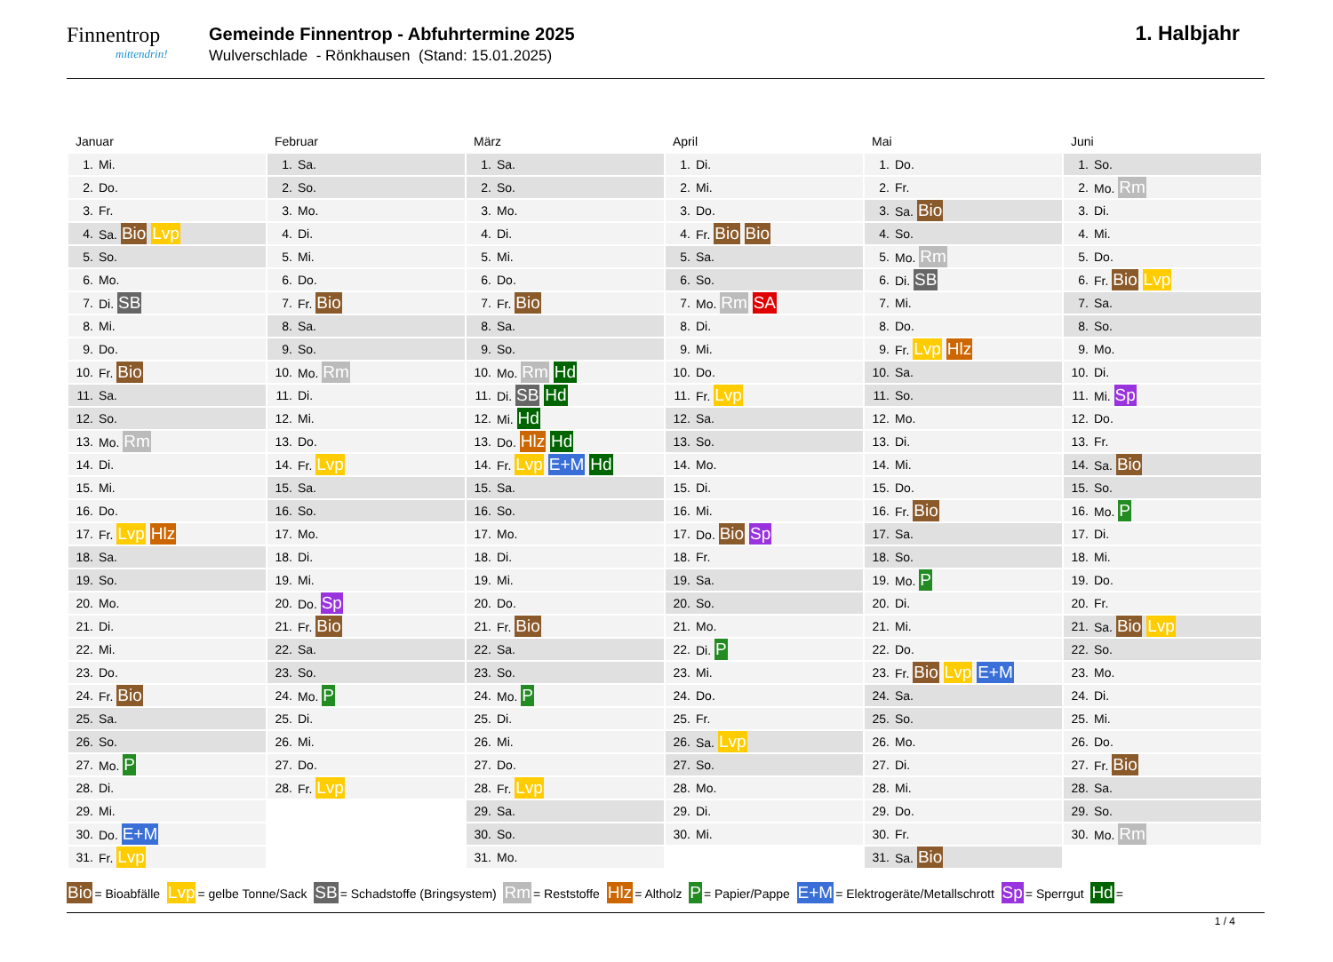Finnentrop
mittendrin!
Gemeinde Finnentrop - Abfuhrtermine 2025
Wulverschlade - Rönkhausen (Stand: 15.01.2025)
1. Halbjahr
Januar
| 1. | Mi. |
| 2. | Do. |
| 3. | Fr. |
| 4. | Sa. Bio Lvp |
| 5. | So. |
| 6. | Mo. |
| 7. | Di. SB |
| 8. | Mi. |
| 9. | Do. |
| 10. | Fr. Bio |
| 11. | Sa. |
| 12. | So. |
| 13. | Mo. Rm |
| 14. | Di. |
| 15. | Mi. |
| 16. | Do. |
| 17. | Fr. Lvp Hlz |
| 18. | Sa. |
| 19. | So. |
| 20. | Mo. |
| 21. | Di. |
| 22. | Mi. |
| 23. | Do. |
| 24. | Fr. Bio |
| 25. | Sa. |
| 26. | So. |
| 27. | Mo. P |
| 28. | Di. |
| 29. | Mi. |
| 30. | Do. E+M |
| 31. | Fr. Lvp |
Februar
| 1. | Sa. |
| 2. | So. |
| 3. | Mo. |
| 4. | Di. |
| 5. | Mi. |
| 6. | Do. |
| 7. | Fr. Bio |
| 8. | Sa. |
| 9. | So. |
| 10. | Mo. Rm |
| 11. | Di. |
| 12. | Mi. |
| 13. | Do. |
| 14. | Fr. Lvp |
| 15. | Sa. |
| 16. | So. |
| 17. | Mo. |
| 18. | Di. |
| 19. | Mi. |
| 20. | Do. Sp |
| 21. | Fr. Bio |
| 22. | Sa. |
| 23. | So. |
| 24. | Mo. P |
| 25. | Di. |
| 26. | Mi. |
| 27. | Do. |
| 28. | Fr. Lvp |
März
| 1. | Sa. |
| 2. | So. |
| 3. | Mo. |
| 4. | Di. |
| 5. | Mi. |
| 6. | Do. |
| 7. | Fr. Bio |
| 8. | Sa. |
| 9. | So. |
| 10. | Mo. Rm Hd |
| 11. | Di. SB Hd |
| 12. | Mi. Hd |
| 13. | Do. Hlz Hd |
| 14. | Fr. Lvp E+M Hd |
| 15. | Sa. |
| 16. | So. |
| 17. | Mo. |
| 18. | Di. |
| 19. | Mi. |
| 20. | Do. |
| 21. | Fr. Bio |
| 22. | Sa. |
| 23. | So. |
| 24. | Mo. P |
| 25. | Di. |
| 26. | Mi. |
| 27. | Do. |
| 28. | Fr. Lvp |
| 29. | Sa. |
| 30. | So. |
| 31. | Mo. |
April
| 1. | Di. |
| 2. | Mi. |
| 3. | Do. |
| 4. | Fr. Bio Bio |
| 5. | Sa. |
| 6. | So. |
| 7. | Mo. Rm SA |
| 8. | Di. |
| 9. | Mi. |
| 10. | Do. |
| 11. | Fr. Lvp |
| 12. | Sa. |
| 13. | So. |
| 14. | Mo. |
| 15. | Di. |
| 16. | Mi. |
| 17. | Do. Bio Sp |
| 18. | Fr. |
| 19. | Sa. |
| 20. | So. |
| 21. | Mo. |
| 22. | Di. P |
| 23. | Mi. |
| 24. | Do. |
| 25. | Fr. |
| 26. | Sa. Lvp |
| 27. | So. |
| 28. | Mo. |
| 29. | Di. |
| 30. | Mi. |
Mai
| 1. | Do. |
| 2. | Fr. |
| 3. | Sa. Bio |
| 4. | So. |
| 5. | Mo. Rm |
| 6. | Di. SB |
| 7. | Mi. |
| 8. | Do. |
| 9. | Fr. Lvp Hlz |
| 10. | Sa. |
| 11. | So. |
| 12. | Mo. |
| 13. | Di. |
| 14. | Mi. |
| 15. | Do. |
| 16. | Fr. Bio |
| 17. | Sa. |
| 18. | So. |
| 19. | Mo. P |
| 20. | Di. |
| 21. | Mi. |
| 22. | Do. |
| 23. | Fr. Bio Lvp E+M |
| 24. | Sa. |
| 25. | So. |
| 26. | Mo. |
| 27. | Di. |
| 28. | Mi. |
| 29. | Do. |
| 30. | Fr. |
| 31. | Sa. Bio |
Juni
| 1. | So. |
| 2. | Mo. Rm |
| 3. | Di. |
| 4. | Mi. |
| 5. | Do. |
| 6. | Fr. Bio Lvp |
| 7. | Sa. |
| 8. | So. |
| 9. | Mo. |
| 10. | Di. |
| 11. | Mi. Sp |
| 12. | Do. |
| 13. | Fr. |
| 14. | Sa. Bio |
| 15. | So. |
| 16. | Mo. P |
| 17. | Di. |
| 18. | Mi. |
| 19. | Do. |
| 20. | Fr. |
| 21. | Sa. Bio Lvp |
| 22. | So. |
| 23. | Mo. |
| 24. | Di. |
| 25. | Mi. |
| 26. | Do. |
| 27. | Fr. Bio |
| 28. | Sa. |
| 29. | So. |
| 30. | Mo. Rm |
Bio = Bioabfälle Lvp = gelbe Tonne/Sack SB = Schadstoffe (Bringsystem) Rm = Reststoffe Hlz = Altholz P = Papier/Pappe E+M = Elektrogeräte/Metallschrott Sp = Sperrgut Hd =
1 / 4